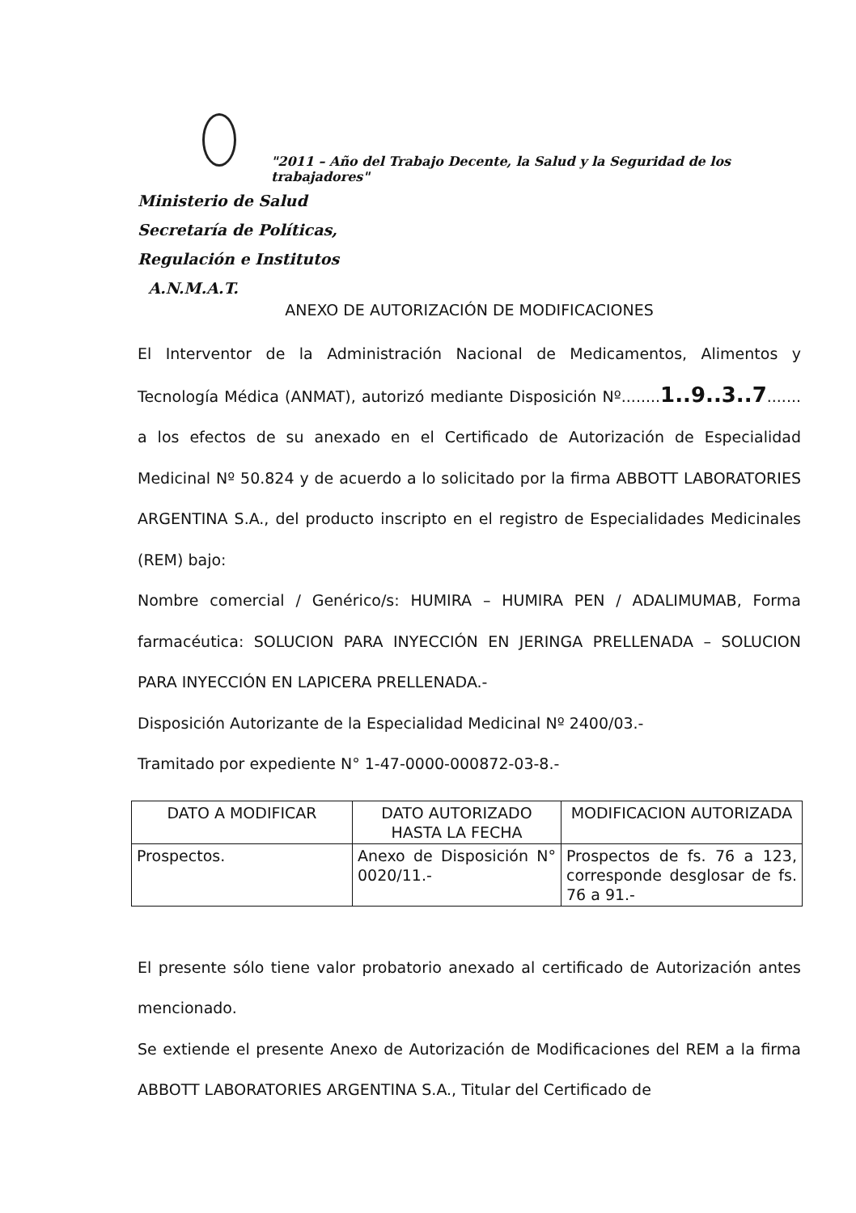"2011 – Año del Trabajo Decente, la Salud y la Seguridad de los trabajadores"
Ministerio de Salud
Secretaría de Políticas,
Regulación e Institutos
A.N.M.A.T.
ANEXO DE AUTORIZACIÓN DE MODIFICACIONES
El Interventor de la Administración Nacional de Medicamentos, Alimentos y Tecnología Médica (ANMAT), autorizó mediante Disposición Nº........1..9..3..7....... a los efectos de su anexado en el Certificado de Autorización de Especialidad Medicinal Nº 50.824 y de acuerdo a lo solicitado por la firma ABBOTT LABORATORIES ARGENTINA S.A., del producto inscripto en el registro de Especialidades Medicinales (REM) bajo:
Nombre comercial / Genérico/s: HUMIRA – HUMIRA PEN / ADALIMUMAB, Forma farmacéutica: SOLUCION PARA INYECCIÓN EN JERINGA PRELLENADA – SOLUCION PARA INYECCIÓN EN LAPICERA PRELLENADA.-
Disposición Autorizante de la Especialidad Medicinal Nº 2400/03.-
Tramitado por expediente N° 1-47-0000-000872-03-8.-
| DATO A MODIFICAR | DATO AUTORIZADO HASTA LA FECHA | MODIFICACION AUTORIZADA |
| --- | --- | --- |
| Prospectos. | Anexo de Disposición N° 0020/11.- | Prospectos de fs. 76 a 123, corresponde desglosar de fs. 76 a 91.- |
El presente sólo tiene valor probatorio anexado al certificado de Autorización antes mencionado.
Se extiende el presente Anexo de Autorización de Modificaciones del REM a la firma ABBOTT LABORATORIES ARGENTINA S.A., Titular del Certificado de